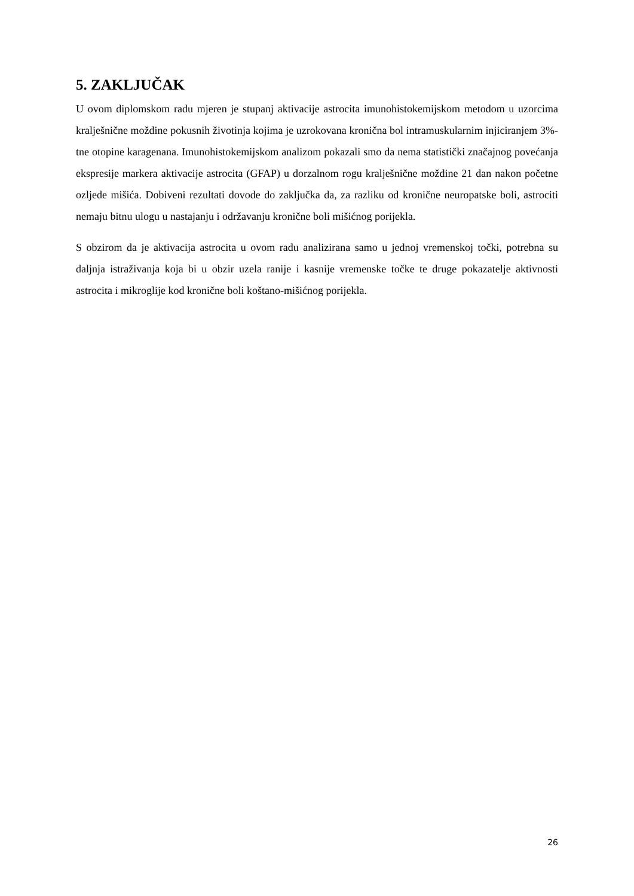5. ZAKLJUČAK
U ovom diplomskom radu mjeren je stupanj aktivacije astrocita imunohistokemijskom metodom u uzorcima kralješnične moždine pokusnih životinja kojima je uzrokovana kronična bol intramuskularnim injiciranjem 3%-tne otopine karagenana. Imunohistokemijskom analizom pokazali smo da nema statistički značajnog povećanja ekspresije markera aktivacije astrocita (GFAP) u dorzalnom rogu kralješnične moždine 21 dan nakon početne ozljede mišića. Dobiveni rezultati dovode do zaključka da, za razliku od kronične neuropatske boli, astrociti nemaju bitnu ulogu u nastajanju i održavanju kronične boli mišićnog porijekla.
S obzirom da je aktivacija astrocita u ovom radu analizirana samo u jednoj vremenskoj točki, potrebna su daljnja istraživanja koja bi u obzir uzela ranije i kasnije vremenske točke te druge pokazatelje aktivnosti astrocita i mikroglije kod kronične boli koštano-mišićnog porijekla.
26